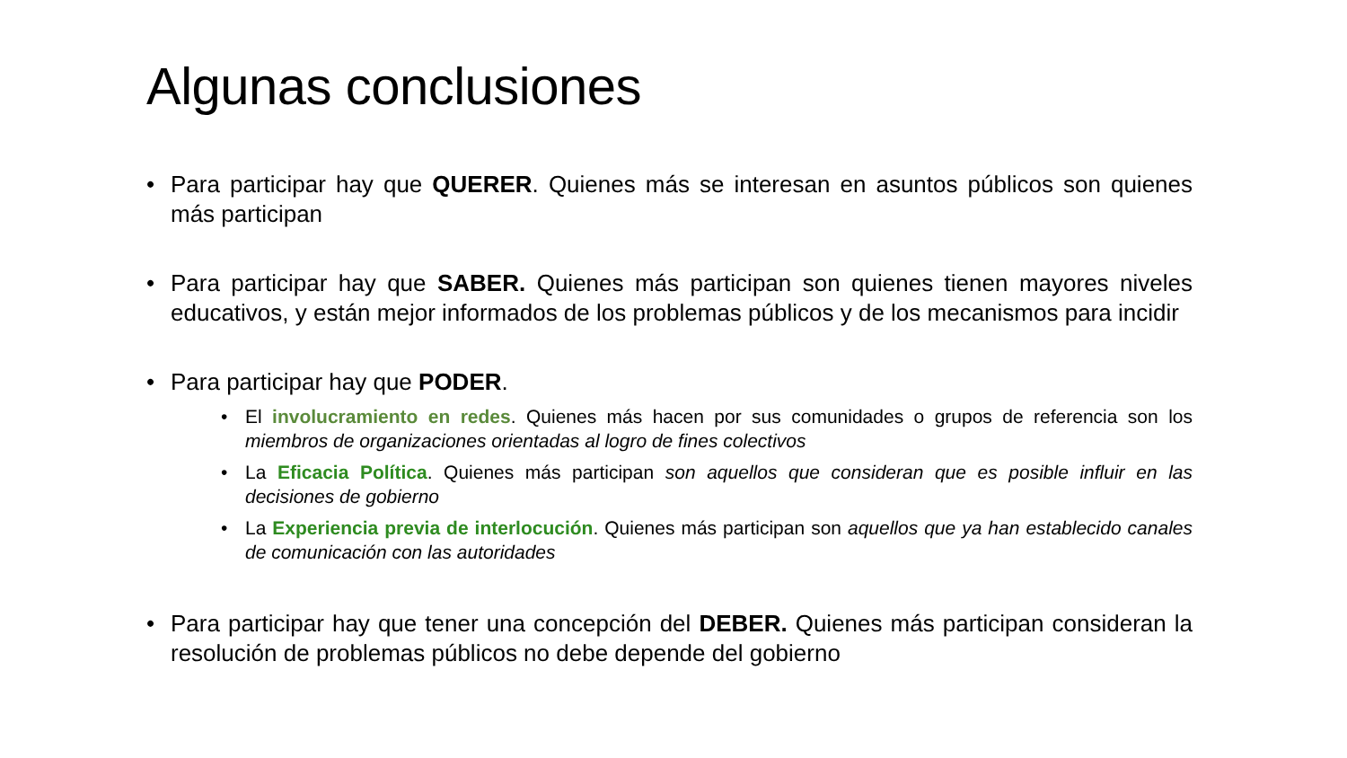Algunas conclusiones
• Para participar hay que QUERER. Quienes más se interesan en asuntos públicos son quienes más participan
• Para participar hay que SABER. Quienes más participan son quienes tienen mayores niveles educativos, y están mejor informados de los problemas públicos y de los mecanismos para incidir
• Para participar hay que PODER.
• El involucramiento en redes. Quienes más hacen por sus comunidades o grupos de referencia son los miembros de organizaciones orientadas al logro de fines colectivos
• La Eficacia Política. Quienes más participan son aquellos que consideran que es posible influir en las decisiones de gobierno
• La Experiencia previa de interlocución. Quienes más participan son aquellos que ya han establecido canales de comunicación con las autoridades
• Para participar hay que tener una concepción del DEBER. Quienes más participan consideran la resolución de problemas públicos no debe depende del gobierno